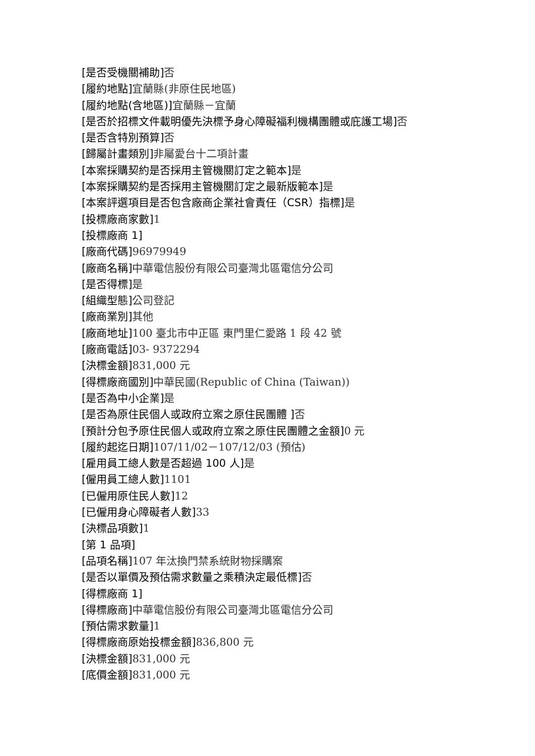[是否受機關補助] 否
[履約地點] 宜蘭縣(非原住民地區)
[履約地點(含地區)] 宜蘭縣－宜蘭
[是否於招標文件載明優先決標予身心障礙福利機構團體或庇護工場] 否
[是否含特別預算] 否
[歸屬計畫類別] 非屬愛台十二項計畫
[本案採購契約是否採用主管機關訂定之範本] 是
[本案採購契約是否採用主管機關訂定之最新版範本] 是
[本案評選項目是否包含廠商企業社會責任（CSR）指標] 是
[投標廠商家數] 1
[投標廠商 1]
[廠商代碼] 96979949
[廠商名稱] 中華電信股份有限公司臺灣北區電信分公司
[是否得標] 是
[組織型態] 公司登記
[廠商業別] 其他
[廠商地址] 100 臺北市中正區 東門里仁愛路 1 段 42 號
[廠商電話] 03- 9372294
[決標金額] 831,000 元
[得標廠商國別] 中華民國(Republic of China (Taiwan))
[是否為中小企業] 是
[是否為原住民個人或政府立案之原住民團體 ] 否
[預計分包予原住民個人或政府立案之原住民團體之金額] 0 元
[履約起迄日期] 107/11/02－107/12/03 (預估)
[雇用員工總人數是否超過 100 人] 是
[僱用員工總人數] 1101
[已僱用原住民人數] 12
[已僱用身心障礙者人數] 33
[決標品項數] 1
[第 1 品項]
[品項名稱] 107 年汰換門禁系統財物採購案
[是否以單價及預估需求數量之乘積決定最低標] 否
[得標廠商 1]
[得標廠商] 中華電信股份有限公司臺灣北區電信分公司
[預估需求數量] 1
[得標廠商原始投標金額] 836,800 元
[決標金額] 831,000 元
[底價金額] 831,000 元